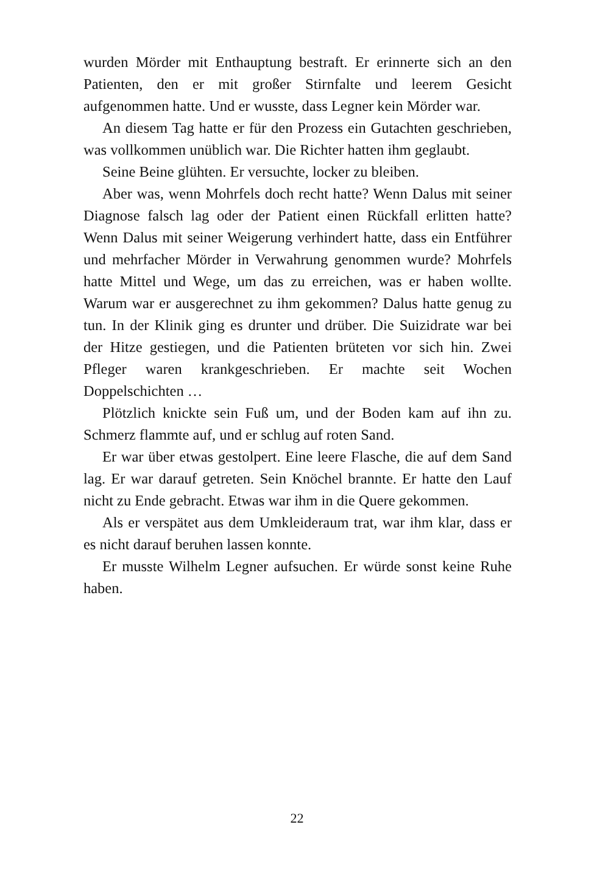wurden Mörder mit Enthauptung bestraft. Er erinnerte sich an den Patienten, den er mit großer Stirnfalte und leerem Gesicht aufgenommen hatte. Und er wusste, dass Legner kein Mörder war.
An diesem Tag hatte er für den Prozess ein Gutachten ge­schrieben, was vollkommen unüblich war. Die Richter hatten ihm geglaubt.
Seine Beine glühten. Er versuchte, locker zu bleiben.
Aber was, wenn Mohrfels doch recht hatte? Wenn Dalus mit seiner Diagnose falsch lag oder der Patient einen Rückfall erlitten hatte? Wenn Dalus mit seiner Weigerung verhindert hatte, dass ein Entführer und mehrfacher Mörder in Verwahrung genom­men wurde? Mohrfels hatte Mittel und Wege, um das zu errei­chen, was er haben wollte. Warum war er ausgerechnet zu ihm gekommen? Dalus hatte genug zu tun. In der Klinik ging es drun­ter und drüber. Die Suizidrate war bei der Hitze gestiegen, und die Patienten brüteten vor sich hin. Zwei Pfleger waren krankge­schrieben. Er machte seit Wochen Doppelschichten …
Plötzlich knickte sein Fuß um, und der Boden kam auf ihn zu. Schmerz flammte auf, und er schlug auf roten Sand.
Er war über etwas gestolpert. Eine leere Flasche, die auf dem Sand lag. Er war darauf getreten. Sein Knöchel brannte. Er hatte den Lauf nicht zu Ende gebracht. Etwas war ihm in die Quere gekommen.
Als er verspätet aus dem Umkleideraum trat, war ihm klar, dass er es nicht darauf beruhen lassen konnte.
Er musste Wilhelm Legner aufsuchen. Er würde sonst keine Ruhe haben.
22